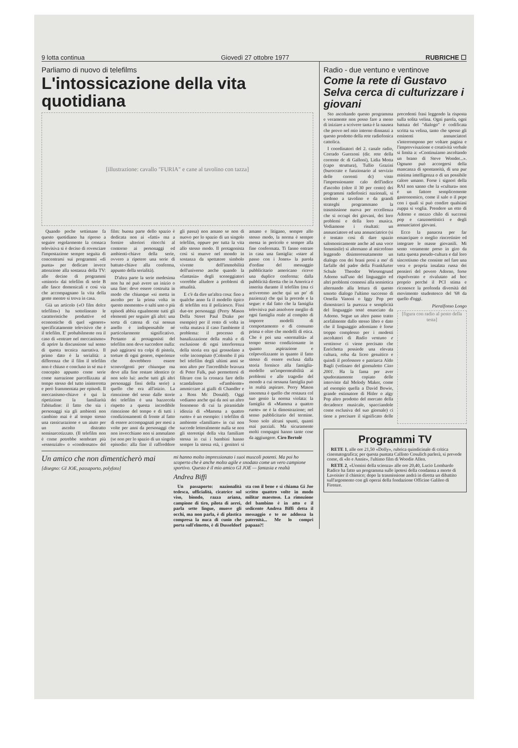9 lotta continua Giovedì 27 ottobre 1977 RUBRICHE ☐
Parliamo di nuovo di telefilms
L'intossicazione della vita quotidiana
[illustrazione: cavallo "FURIA" e cane al tavolino con tazza]
Quando poche settimane fa questo quotidiano ha ripreso a seguire regolarmente la cronaca televisiva si è deciso di rovesciare l'impostazione sempre seguita di concentrarsi sui programmi «di punta» per dedicare invece attenzione alla sostanza della TV: alle decine di programmi «minori» dai telefilm di serie B alle fasce domenicali e così via che accompagnano la vita della gente mentre si trova in casa.
Già un articolo («O film dolce telefilm») ha sottolineato le caratteristiche produttive ed economiche di quel «genere» specificatamente televisivo che è il telefilm. E' probabilmente ora il caso di «entrare nel meccanismo» di aprire la discussione sul senso di questa tecnica narrativa. Il primo dato è la serialità: a differenza che il film il telefilm non è chiuso e concluso in sé ma è concepito appunto come serie come narrazione parcellizzata al tempo stesso del tutto ininterrotta e però frammentata per episodi. Il meccanismo-chiave è qui la ripetizione la familiarità l'abitudine: il fatto che sia i personaggi sia gli ambienti non cambino mai è al tempo stesso una rassicurazione e un aiuto per un ascolto distratto seminarcotizzato. (Il telefilm non è come potrebbe sembrare più «essenziale» o «condensato» del film: buona parte dello spazio è dedicata non ai «fatti» ma a fornire ulteriori ritocchi al contorno ai personaggi ed ambienti-chiave della serie, ovvero a ripetere una serie di battute-chiave alla conferma, appunto della serialità).
D'altra parte la serie medesima non ha né può avere un inizio o una fine: deve essere costruita in modo che chiunque «si metta in ascolto per la prima volta in questo momento» o salti uno o più episodi abbia egualmente tutti gli elementi per seguire gli altri: una sorta di catena di cui nessun anello è indispensabile né particolarmente significativo. Pertanto ai protagonisti del telefilm non deve succedere nulla: può aggirarsi tra colpi di pistola, torture di ogni genere, esperienze che dovrebbero essere sconvolgenti per chiunque ma deve alla fine restare identico (e non solo lui: anche tutti gli altri personaggi fissi della serie) a quello che era all'inizio. La rimozione del sesso dalle storie dei telefilm è una bazzecola rispetto a questa incredibile rimozione del tempo e di tutti i condizionamenti di fronte al fatto di essere accompagnati per mesi a volte per anni da personaggi che non invecchiano non si ammalano (se non per lo spazio di un singolo episodio: alla fine il raffreddore gli passa) non amano se non di nuovo per lo spazio di un singolo telefilm, oppure per tutta la vita allo stesso modo. Il protagonista così si muove nel mondo in sostanza da spettatore simbolo vivente dell'immobilità dell'universo anche quando la «fantasia» degli sceneggiatori vorrebbe alludere a problemi di attualità.
E c'è da dire un'altra cosa: fino a qualche anno fa il modello tipico di telefilm era il poliziesco. Fissi due-tre personaggi (Perry Mason Della Street Paul Drake per esempio) per il resto di volta in volta mutava il caso l'ambiente il problema: il processo di banalizzazione della realtà e di esclusione di ogni interferenza della storia era qui grossolano a volte incompiuto (Colombo il più bel telefilm degli ultimi anni se non altro per l'incredibile bravura di Peter Falk, può permettersi di filtrare con la cronaca fare dello scandalismo «d'ambiente» ammiccare ai gialli di Chandler e a Ross Mc Donald). Oggi vediamo anche qui da noi un altro fenomeno di cui la piramidale idiozia di «Mamma a quattro ruote» è un esempio: i telefilm di ambiente «familiare» in cui non succede letteralmente nulla se non gli stereotipi della vita familiare stessa in cui i bambini hanno sempre la stessa età, i genitori si amano e litigano, sempre allo stesso modo, la norma è sempre messa in pericolo e sempre alla fine confermata. Ti fanno entrare in casa una famiglia: «stare al passo con i Jones» la parola d'ordine del messaggio pubblicitario americano riceve una duplice conferma: dalla pubblicità diretta che in America è inserita durante il telefilm (ma ci arriveremo anche qui un po' di pazienza) che qui la precede e la segue: e dal fatto che la famiglia televisiva può assolvere meglio di ogni famiglia reale al compito di imporre modelli di comportamento e di consumo prima e oltre che modelli di etica. Che è poi una «normalità» al tempo stesso condizionante in quanto aspirazione e colpevolizzante in quanto il fatto stesso di essere esclusa dalla storia fornisce alla famiglia-modello un'impermeabilità ai problemi e alle tragedie del mondo a cui nessuna famiglia può in realtà aspirare. Perry Mason insomma è quello che restaura col suo genio la norma violata: la famiglia di «Mamma a quattro ruote» ne è la dimostrazione; nel senso pubblicitario del termine. Sono solo alcuni spunti, quanti mai parziali. Ma sicuramente molti compagni hanno tante cose da aggiungere. Ciro Bertolé
Un amico che non dimenticherò mai
[disegno: GI JOE, passaporto, polyfoto]
mi hanno molto impressionato i suoi muscoli potenti. Ma poi ho scoperto che è anche molto agile e snodato come un vero campione sportivo. Questo è il mio amico GI JOE — fantasia e realtà
Andrea Biffi
Un passaporto: nazionalità tedesca, ufficialità, cicatrice sul viso, biondo, razza ariana, campione di tiro, pilota di aerei, parla sette lingue, muove gli occhi, ma non parla, è di plastica compresa la nuca di cuoio che porta sull'elmetto, è di Dusseldorf sta con il bene e si chiama Gi Joe scritto quattro volte in modo militar maestoso. La rimozione del bambino è in atto e il sedicente Andrea Biffi detta il messaggio e te ne addossa la paternità... Me lo compri papaaa?!
Radio - due ventuno e ventinove
Come la rete di Gustavo Selva cerca di culturizzare i giovani
Sto ascoltando questo programma e veramente non posso fare a meno di iniziare a scrivere tanta è la nausea che provo nel mio interno dinnanzi a questo prodotto della rete radiofonica cattolica.
I coordinatori del 2. canale radio, Corrado Guerzoni (dir. rete della corrente dc di Galloni), Lidia Motta (capo struttura), Tullio Grazini (burocrate e funzionario al servizio delle correnti dc) visto l'impressionante calo dell'indice d'ascolto (oltre il 30 per cento) dei programmi radiofonici nazionali, si siedono a tavolino e da grandi strateghi programmano la trasmissione nuova per eccellenza che si occupi dei giovani, dei loro problemi e della loro musica. Vediamone i risultati: un annunciatore ed una annunciatrice (si è tentato così di dare spazio salomonicamente anche ad una voce femminile) si alternano al microfono leggendo disinteressatamente un dialogo con dei brani presi a mo' di farfalle del padre della Frankfurter Schule Theodor Wiesengrund Adorno sull'uso del linguaggio ed altri problemi connessi alla semiotica alternando alla lettura di questo smorto dialogo l'ultimo successo di Ornella Vanoni o Iggy Pop per dimostrarci la purezza e semplicità del linguaggio testé enunciato da Adorno. Segue un altro passo tratto acefalmente dallo stesso libro e dato che il linguaggio adorniano è forse troppo complesso per i modesti ascoltatori di Radio ventuno e ventinove ci viene precisato che Enrichetta possiede una elevata cultura, roba da liceo gesuitico e quindi il professore e patriarca Aldo Bagli (velinaro del giornaletto Ciao 2001. Ha la fama per aver spudoratamente copiato delle interviste dal Melody Maker, come ad esempio quella a David Bowie, grande estimatore di Hitler o algy Pop altro prodotto del mercato della decadence musicale, spacciandole come esclusiva del suo giornale) ci tiene a precisare il significato delle precedenti frasi leggendo la risposta sulla solita velina. Ogni parola, ogni battuta del "dialogo" è codificata scritta su velina, tanto che spesso gli eminenti annunciatori s'interrompono per voltare pagina e l'improvvisazione e creatività verbale si limita a: «Continuiamo ascoltando un brano di Steve Wonder...». Ognuno può accorgersi della mancanza di spontaneità, di una pur minima intelligenza o di un possibile calore umano. Forse i signori della RAI non sanno che la «cultura» non è un fattore semplicemente gastronomico, come il sale o il pepe con i quali si può condire qualsiasi zuppa si voglia. Prendere un etto di Adorno e mezzo chilo di successi pop e canzonettistici e degli annunciatori giovani.
Ecco la panacea per far emancipare o meglio rincretinire ed integrare le masse giovanili. Mi sento veramente preso in giro da tutta questa pseudo-cultura e dal loro sincretismo che consiste nel fare una vera e propria insalata russa dei pensieri del povero Adorno, forse rispolverato e rivalutato ad hoc proprio perché il PCI stima e riconosce la profonda diversità del movimento studentesco del '68 da quello d'oggi.
Pieralfonso Longo
[figura con radio al posto della testa]
Programmi TV
RETE 1, alle ore 21,50 «Dolly», rubrica quindicinale di critica cinematografica; per questa puntata Callisto Cosulich parlerà, si prevede come, di «Io e Annie», l'ultimo film di Woodie Allen.
RETE 2, «Uomini della scienza» alle ore 20,40, Lucio Lombardo Radice ha fatto un programma sulle ipotesi della condanna a morte di Lavoisier il chimico; dopo la trasmissione andrà in diretta un dibattito sull'argomento con gli operai della fondazione Officine Galileo di Firenze.